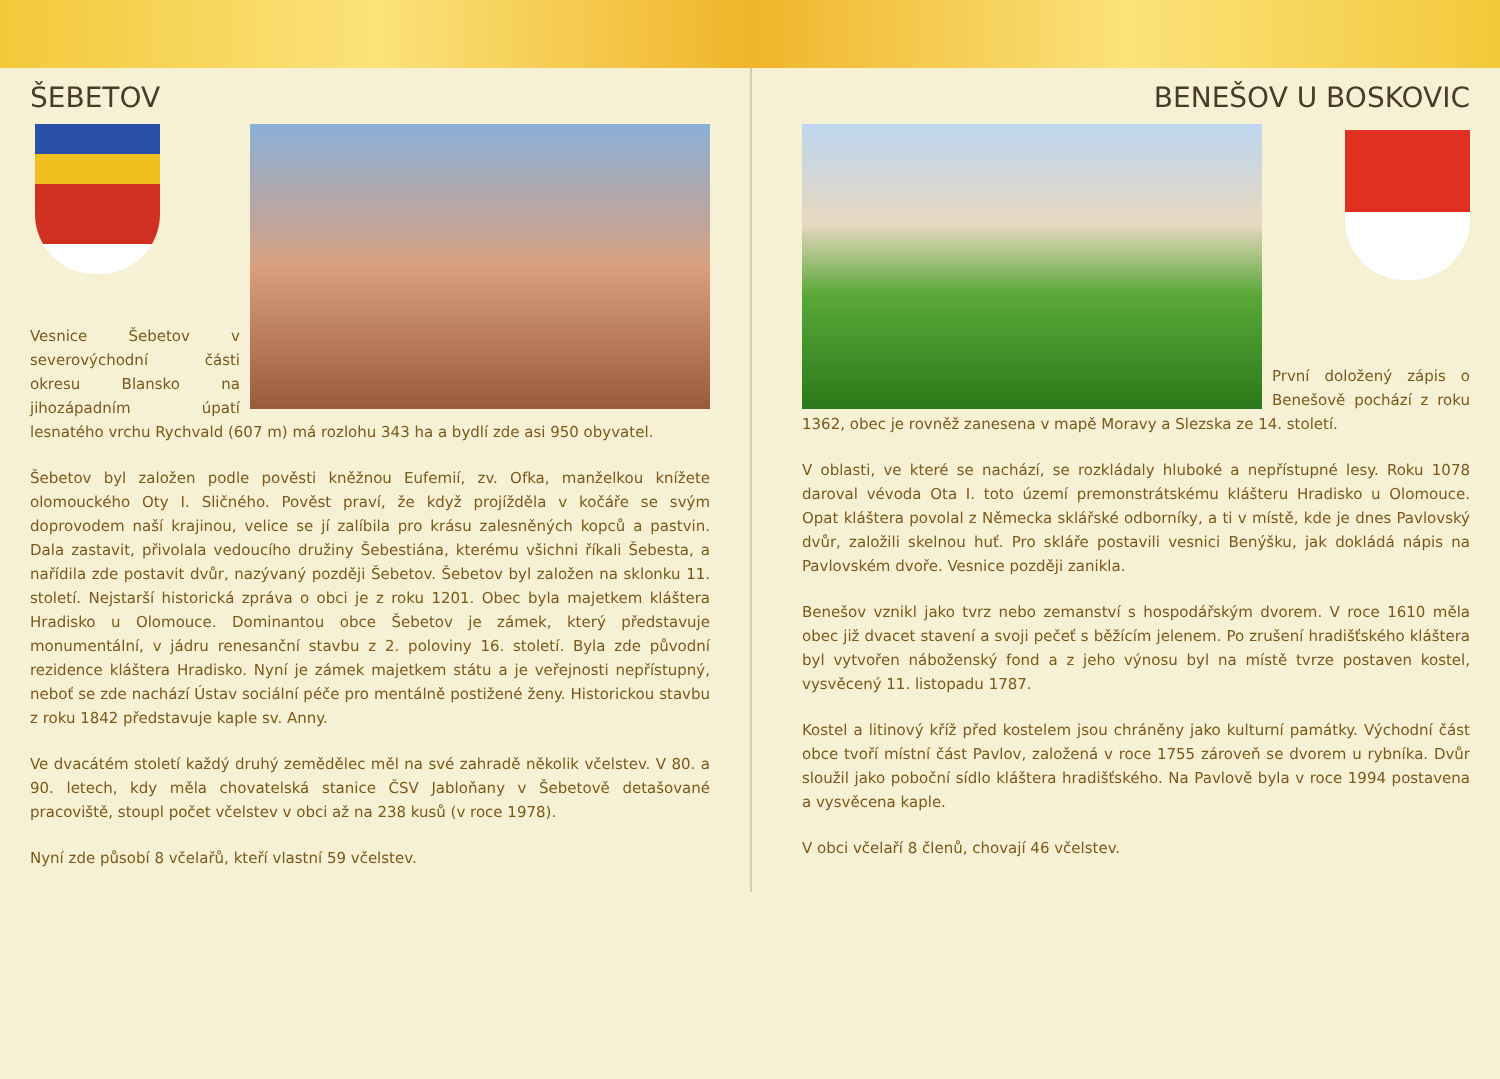ŠEBETOV
Vesnice Šebetov v severovýchodní části okresu Blansko na jihozápadním úpatí lesnatého vrchu Rychvald (607 m) má rozlohu 343 ha a bydlí zde asi 950 obyvatel.
Šebetov byl založen podle pověsti kněžnou Eufemií, zv. Ofka, manželkou knížete olomouckého Oty I. Sličného. Pověst praví, že když projížděla v kočáře se svým doprovodem naší krajinou, velice se jí zalíbila pro krásu zalesněných kopců a pastvin. Dala zastavit, přivolala vedoucího družiny Šebestiána, kterému všichni říkali Šebesta, a nařídila zde postavit dvůr, nazývaný později Šebetov. Šebetov byl založen na sklonku 11. století. Nejstarší historická zpráva o obci je z roku 1201. Obec byla majetkem kláštera Hradisko u Olomouce. Dominantou obce Šebetov je zámek, který představuje monumentální, v jádru renesanční stavbu z 2. poloviny 16. století. Byla zde původní rezidence kláštera Hradisko. Nyní je zámek majetkem státu a je veřejnosti nepřístupný, neboť se zde nachází Ústav sociální péče pro mentálně postižené ženy. Historickou stavbu z roku 1842 představuje kaple sv. Anny.
Ve dvacátém století každý druhý zemědělec měl na své zahradě několik včelstev. V 80. a 90. letech, kdy měla chovatelská stanice ČSV Jabloňany v Šebetově detašované pracoviště, stoupl počet včelstev v obci až na 238 kusů (v roce 1978).
Nyní zde působí 8 včelařů, kteří vlastní 59 včelstev.
BENEŠOV U BOSKOVIC
První doložený zápis o Benešově pochází z roku 1362, obec je rovněž zanesena v mapě Moravy a Slezska ze 14. století.
V oblasti, ve které se nachází, se rozkládaly hluboké a nepřístupné lesy. Roku 1078 daroval vévoda Ota I. toto území premonstrátskému klášteru Hradisko u Olomouce. Opat kláštera povolal z Německa sklářské odborníky, a ti v místě, kde je dnes Pavlovský dvůr, založili skelnou huť. Pro skláře postavili vesnici Benýšku, jak dokládá nápis na Pavlovském dvoře. Vesnice později zanikla.
Benešov vznikl jako tvrz nebo zemanství s hospodářským dvorem. V roce 1610 měla obec již dvacet stavení a svoji pečeť s běžícím jelenem. Po zrušení hradišťského kláštera byl vytvořen náboženský fond a z jeho výnosu byl na místě tvrze postaven kostel, vysvěcený 11. listopadu 1787.
Kostel a litinový kříž před kostelem jsou chráněny jako kulturní památky. Východní část obce tvoří místní část Pavlov, založená v roce 1755 zároveň se dvorem u rybníka. Dvůr sloužil jako poboční sídlo kláštera hradišťského. Na Pavlově byla v roce 1994 postavena a vysvěcena kaple.
V obci včelaří 8 členů, chovají 46 včelstev.